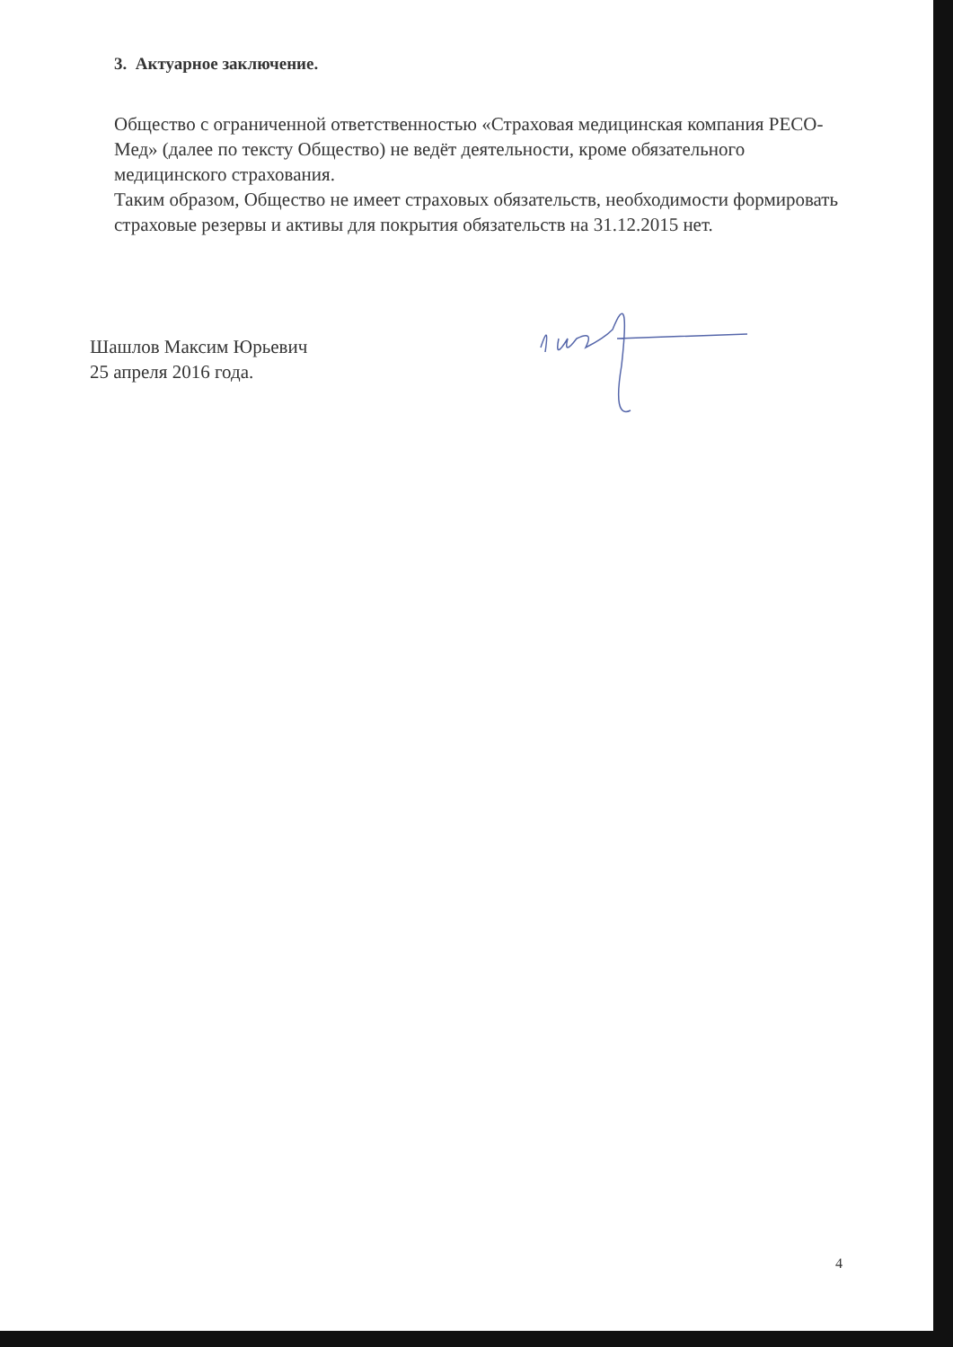3. Актуарное заключение.
Общество с ограниченной ответственностью «Страховая медицинская компания РЕСО-Мед» (далее по тексту Общество) не ведёт деятельности, кроме обязательного медицинского страхования.
Таким образом, Общество не имеет страховых обязательств, необходимости формировать страховые резервы и активы для покрытия обязательств на 31.12.2015 нет.
Шашлов Максим Юрьевич
25 апреля 2016 года.
4